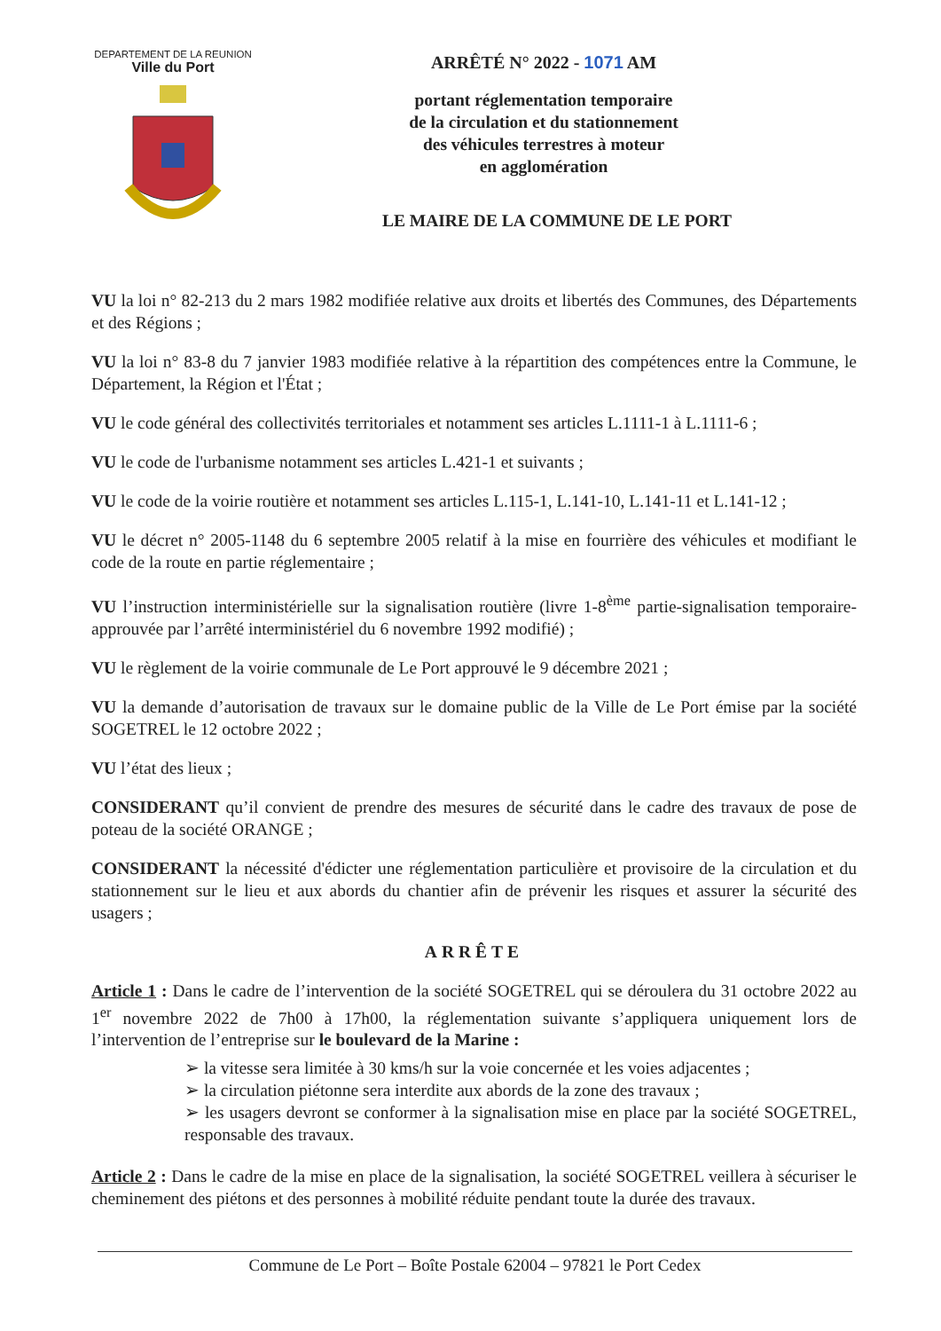DEPARTEMENT DE LA REUNION
Ville du Port
ARRÊTÉ N° 2022 - 1071 AM
portant réglementation temporaire
de la circulation et du stationnement
des véhicules terrestres à moteur
en agglomération
LE MAIRE DE LA COMMUNE DE LE PORT
VU la loi n° 82-213 du 2 mars 1982 modifiée relative aux droits et libertés des Communes, des Départements et des Régions ;
VU la loi n° 83-8 du 7 janvier 1983 modifiée relative à la répartition des compétences entre la Commune, le Département, la Région et l'État ;
VU le code général des collectivités territoriales et notamment ses articles L.1111-1 à L.1111-6 ;
VU le code de l'urbanisme notamment ses articles L.421-1 et suivants ;
VU le code de la voirie routière et notamment ses articles L.115-1, L.141-10, L.141-11 et L.141-12 ;
VU le décret n° 2005-1148 du 6 septembre 2005 relatif à la mise en fourrière des véhicules et modifiant le code de la route en partie réglementaire ;
VU l’instruction interministérielle sur la signalisation routière (livre 1-8<sup>ème</sup> partie-signalisation temporaire-approuvée par l’arrêté interministériel du 6 novembre 1992 modifié) ;
VU le règlement de la voirie communale de Le Port approuvé le 9 décembre 2021 ;
VU la demande d’autorisation de travaux sur le domaine public de la Ville de Le Port émise par la société SOGETREL le 12 octobre 2022 ;
VU l’état des lieux ;
CONSIDERANT qu’il convient de prendre des mesures de sécurité dans le cadre des travaux de pose de poteau de la société ORANGE ;
CONSIDERANT la nécessité d'édicter une réglementation particulière et provisoire de la circulation et du stationnement sur le lieu et aux abords du chantier afin de prévenir les risques et assurer la sécurité des usagers ;
ARRÊTE
Article 1 : Dans le cadre de l’intervention de la société SOGETREL qui se déroulera du 31 octobre 2022 au 1<sup>er</sup> novembre 2022 de 7h00 à 17h00, la réglementation suivante s’appliquera uniquement lors de l’intervention de l’entreprise sur le boulevard de la Marine :
➢ la vitesse sera limitée à 30 kms/h sur la voie concernée et les voies adjacentes ;
➢ la circulation piétonne sera interdite aux abords de la zone des travaux ;
➢ les usagers devront se conformer à la signalisation mise en place par la société SOGETREL, responsable des travaux.
Article 2 : Dans le cadre de la mise en place de la signalisation, la société SOGETREL veillera à sécuriser le cheminement des piétons et des personnes à mobilité réduite pendant toute la durée des travaux.
Commune de Le Port – Boîte Postale 62004 – 97821 le Port Cedex